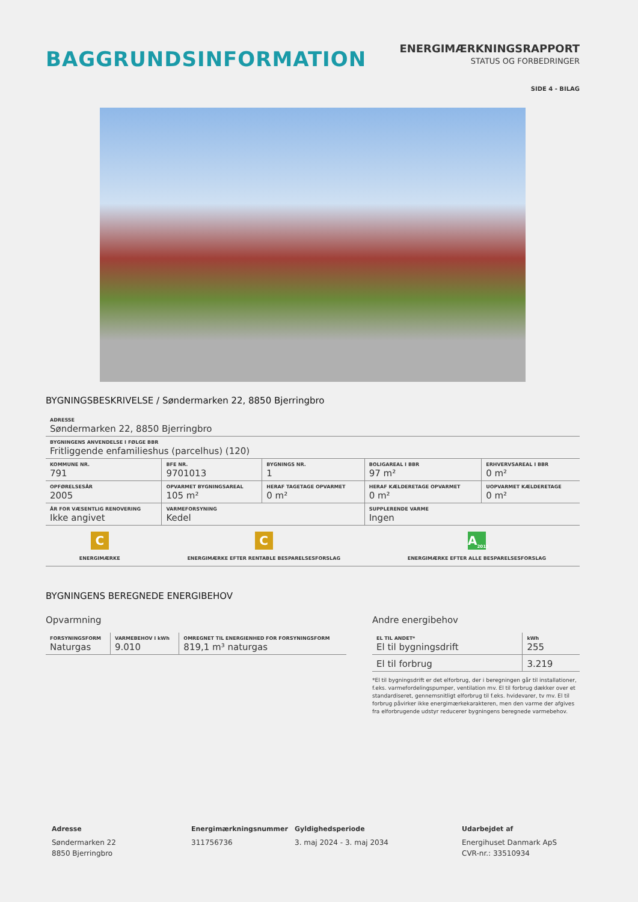BAGGRUNDSINFORMATION
ENERGIMÆRKNINGSRAPPORT
STATUS OG FORBEDRINGER
SIDE 4 - BILAG
BYGNINGSBESKRIVELSE / Søndermarken 22, 8850 Bjerringbro
| ADRESSE Søndermarken 22, 8850 Bjerringbro | | | | |
| BYGNINGENS ANVENDELSE I FØLGE BBR Fritliggende enfamilieshus (parcelhus) (120) | | | | |
| KOMMUNE NR. 791 | BFE NR. 9701013 | BYGNINGS NR. 1 | BOLIGAREAL I BBR 97 m² | ERHVERVSAREAL I BBR 0 m² |
| OPFØRELSESÅR 2005 | OPVARMET BYGNINGSAREAL 105 m² | HERAF TAGETAGE OPVARMET 0 m² | HERAF KÆLDERETAGE OPVARMET 0 m² | UOPVARMET KÆLDERETAGE 0 m² |
| ÅR FOR VÆSENTLIG RENOVERING Ikke angivet | VARMEFORSYNING Kedel | | SUPPLERENDE VARME Ingen | |
C
ENERGIMÆRKE
C
ENERGIMÆRKE EFTER RENTABLE BESPARELSESFORSLAG
A<sub>2015</sub>
ENERGIMÆRKE EFTER ALLE BESPARELSESFORSLAG
BYGNINGENS BEREGNEDE ENERGIBEHOV
Opvarmning
| FORSYNINGSFORM Naturgas | VARMEBEHOV I kWh 9.010 | OMREGNET TIL ENERGIENHED FOR FORSYNINGSFORM 819,1 m³ naturgas |
Andre energibehov
| EL TIL ANDET* El til bygningsdrift | kWh 255 |
| El til forbrug | 3.219 |
*El til bygningsdrift er det elforbrug, der i beregningen går til installationer, f.eks. varmefordelingspumper, ventilation mv. El til forbrug dækker over et standardiseret, gennemsnitligt elforbrug til f.eks. hvidevarer, tv mv. El til forbrug påvirker ikke energimærkekarakteren, men den varme der afgives fra elforbrugende udstyr reducerer bygningens beregnede varmebehov.
Adresse
Søndermarken 22
8850 Bjerringbro
Energimærkningsnummer
311756736
Gyldighedsperiode
3. maj 2024 - 3. maj 2034
Udarbejdet af
Energihuset Danmark ApS
CVR-nr.: 33510934